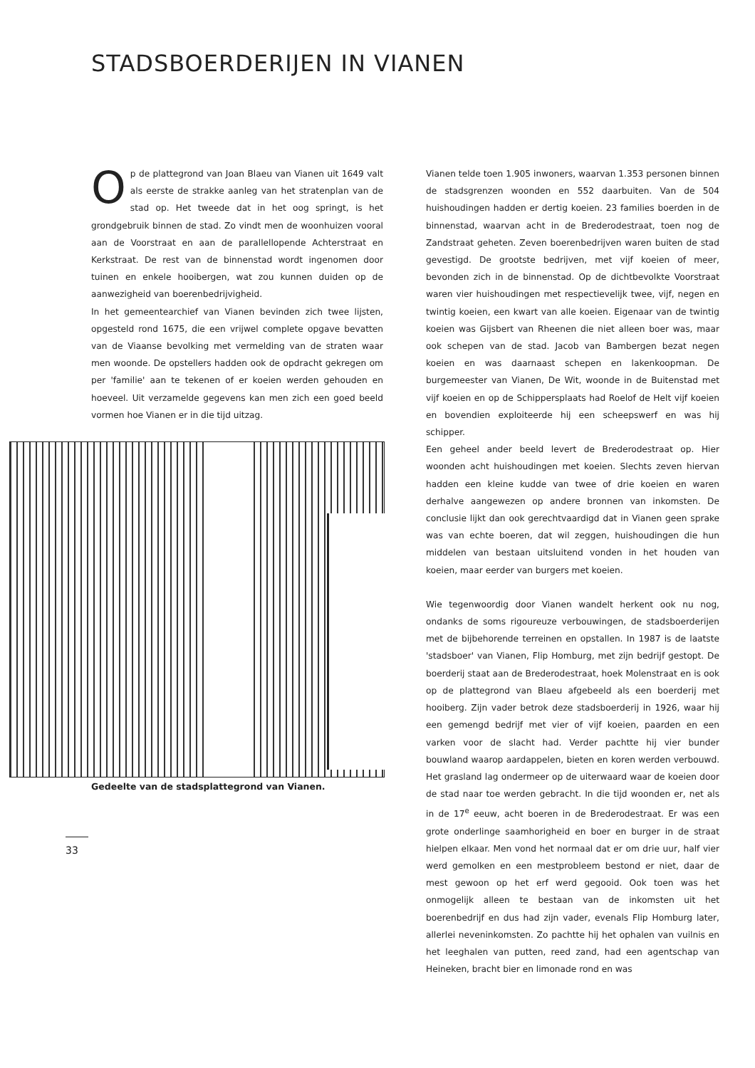STADSBOERDERIJEN IN VIANEN
Op de plattegrond van Joan Blaeu van Vianen uit 1649 valt als eerste de strakke aanleg van het stratenplan van de stad op. Het tweede dat in het oog springt, is het grondgebruik binnen de stad. Zo vindt men de woonhuizen vooral aan de Voorstraat en aan de parallellopende Achterstraat en Kerkstraat. De rest van de binnenstad wordt ingenomen door tuinen en enkele hooibergen, wat zou kunnen duiden op de aanwezigheid van boerenbedrijvigheid.
In het gemeentearchief van Vianen bevinden zich twee lijsten, opgesteld rond 1675, die een vrijwel complete opgave bevatten van de Viaanse bevolking met vermelding van de straten waar men woonde. De opstellers hadden ook de opdracht gekregen om per 'familie' aan te tekenen of er koeien werden gehouden en hoeveel. Uit verzamelde gegevens kan men zich een goed beeld vormen hoe Vianen er in die tijd uitzag.
Gedeelte van de stadsplattegrond van Vianen.
Vianen telde toen 1.905 inwoners, waarvan 1.353 personen binnen de stadsgrenzen woonden en 552 daarbuiten. Van de 504 huishoudingen hadden er dertig koeien. 23 families boerden in de binnenstad, waarvan acht in de Brederodestraat, toen nog de Zandstraat geheten. Zeven boerenbedrijven waren buiten de stad gevestigd. De grootste bedrijven, met vijf koeien of meer, bevonden zich in de binnenstad. Op de dichtbevolkte Voorstraat waren vier huishoudingen met respectievelijk twee, vijf, negen en twintig koeien, een kwart van alle koeien. Eigenaar van de twintig koeien was Gijsbert van Rheenen die niet alleen boer was, maar ook schepen van de stad. Jacob van Bambergen bezat negen koeien en was daarnaast schepen en lakenkoopman. De burgemeester van Vianen, De Wit, woonde in de Buitenstad met vijf koeien en op de Schippersplaats had Roelof de Helt vijf koeien en bovendien exploiteerde hij een scheepswerf en was hij schipper.
Een geheel ander beeld levert de Brederodestraat op. Hier woonden acht huishoudingen met koeien. Slechts zeven hiervan hadden een kleine kudde van twee of drie koeien en waren derhalve aangewezen op andere bronnen van inkomsten. De conclusie lijkt dan ook gerechtvaardigd dat in Vianen geen sprake was van echte boeren, dat wil zeggen, huishoudingen die hun middelen van bestaan uitsluitend vonden in het houden van koeien, maar eerder van burgers met koeien.
Wie tegenwoordig door Vianen wandelt herkent ook nu nog, ondanks de soms rigoureuze verbouwingen, de stadsboerderijen met de bijbehorende terreinen en opstallen. In 1987 is de laatste 'stadsboer' van Vianen, Flip Homburg, met zijn bedrijf gestopt. De boerderij staat aan de Brederodestraat, hoek Molenstraat en is ook op de plattegrond van Blaeu afgebeeld als een boerderij met hooiberg. Zijn vader betrok deze stadsboerderij in 1926, waar hij een gemengd bedrijf met vier of vijf koeien, paarden en een varken voor de slacht had. Verder pachtte hij vier bunder bouwland waarop aardappelen, bieten en koren werden verbouwd. Het grasland lag ondermeer op de uiterwaard waar de koeien door de stad naar toe werden gebracht. In die tijd woonden er, net als in de 17<sup>e</sup> eeuw, acht boeren in de Brederodestraat. Er was een grote onderlinge saamhorigheid en boer en burger in de straat hielpen elkaar. Men vond het normaal dat er om drie uur, half vier werd gemolken en een mestprobleem bestond er niet, daar de mest gewoon op het erf werd gegooid. Ook toen was het onmogelijk alleen te bestaan van de inkomsten uit het boerenbedrijf en dus had zijn vader, evenals Flip Homburg later, allerlei neveninkomsten. Zo pachtte hij het ophalen van vuilnis en het leeghalen van putten, reed zand, had een agentschap van Heineken, bracht bier en limonade rond en was
33